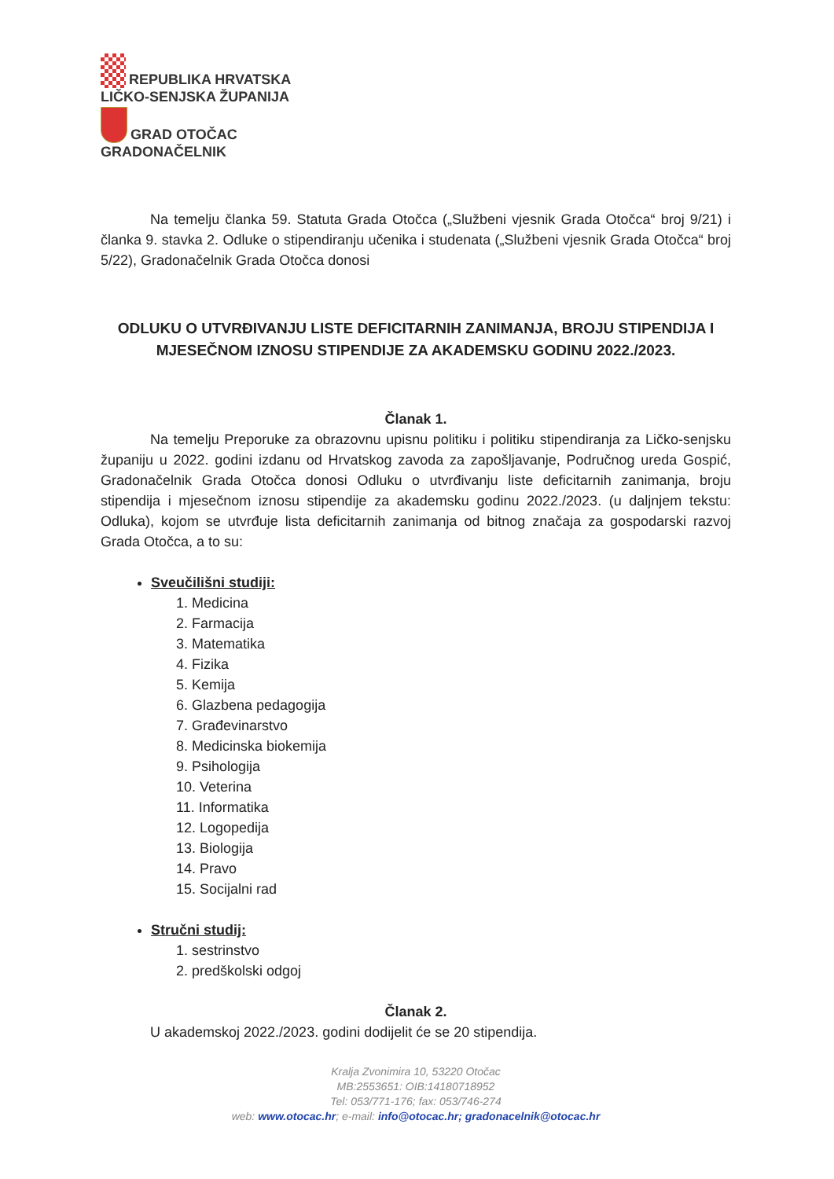REPUBLIKA HRVATSKA
LIČKO-SENJSKA ŽUPANIJA
GRAD OTOČAC
GRADONAČELNIK
Na temelju članka 59. Statuta Grada Otočca („Službeni vjesnik Grada Otočca“ broj 9/21) i članka 9. stavka 2. Odluke o stipendiranju učenika i studenata („Službeni vjesnik Grada Otočca“ broj 5/22), Gradonačelnik Grada Otočca donosi
ODLUKU O UTVRĐIVANJU LISTE DEFICITARNIH ZANIMANJA, BROJU STIPENDIJA I MJESEČNOM IZNOSU STIPENDIJE ZA AKADEMSKU GODINU 2022./2023.
Članak 1.
Na temelju Preporuke za obrazovnu upisnu politiku i politiku stipendiranja za Ličko-senjsku županiju u 2022. godini izdanu od Hrvatskog zavoda za zapošljavanje, Područnog ureda Gospić, Gradonačelnik Grada Otočca donosi Odluku o utvrđivanju liste deficitarnih zanimanja, broju stipendija i mjesečnom iznosu stipendije za akademsku godinu 2022./2023. (u daljnjem tekstu: Odluka), kojom se utvrđuje lista deficitarnih zanimanja od bitnog značaja za gospodarski razvoj Grada Otočca, a to su:
Sveučilišni studiji:
1. Medicina
2. Farmacija
3. Matematika
4. Fizika
5. Kemija
6. Glazbena pedagogija
7. Građevinarstvo
8. Medicinska biokemija
9. Psihologija
10. Veterina
11. Informatika
12. Logopedija
13. Biologija
14. Pravo
15. Socijalni rad
Stručni studij:
1. sestrinstvo
2. predškolski odgoj
Članak 2.
U akademskoj 2022./2023. godini dodijelit će se 20 stipendija.
Kralja Zvonimira 10, 53220 Otočac
MB:2553651: OIB:14180718952
Tel: 053/771-176; fax: 053/746-274
web: www.otocac.hr; e-mail: info@otocac.hr; gradonacelnik@otocac.hr